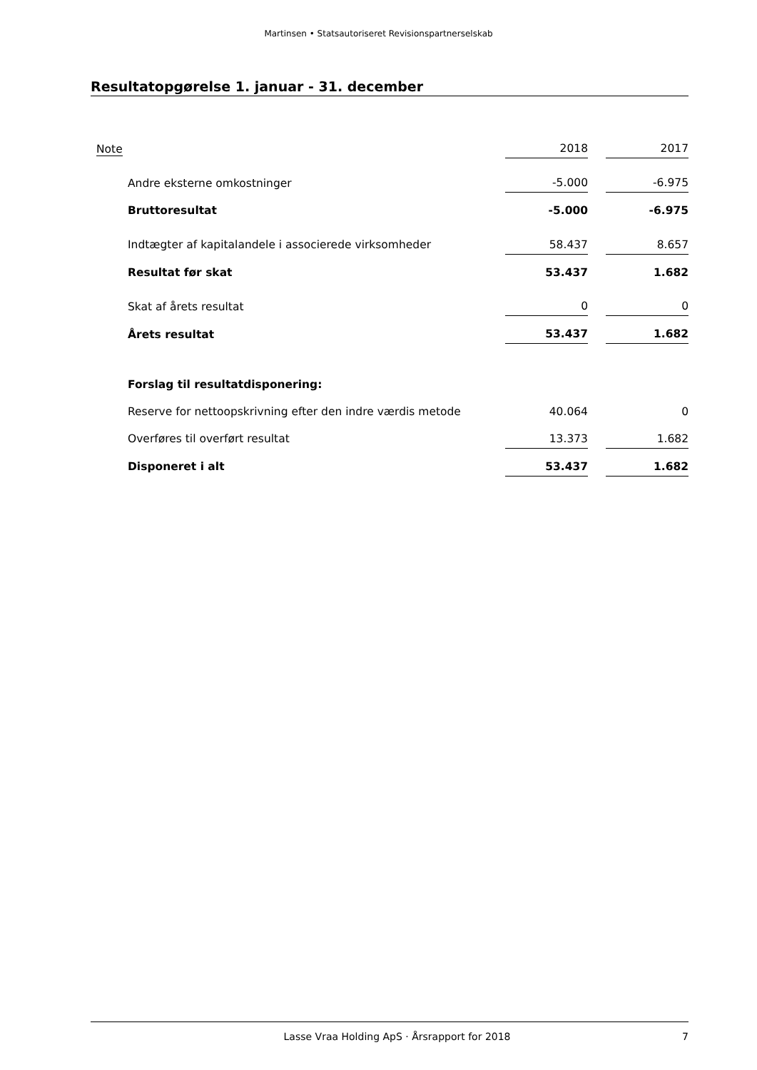Martinsen • Statsautoriseret Revisionspartnerselskab
Resultatopgørelse 1. januar - 31. december
| Note | | 2018 | | 2017 |
| Andre eksterne omkostninger | | -5.000 | | -6.975 |
| Bruttoresultat | | -5.000 | | -6.975 |
| Indtægter af kapitalandele i associerede virksomheder | | 58.437 | | 8.657 |
| Resultat før skat | | 53.437 | | 1.682 |
| Skat af årets resultat | | 0 | | 0 |
| Årets resultat | | 53.437 | | 1.682 |
| Forslag til resultatdisponering: | | | | |
| Reserve for nettoopskrivning efter den indre værdis metode | | 40.064 | | 0 |
| Overføres til overført resultat | | 13.373 | | 1.682 |
| Disponeret i alt | | 53.437 | | 1.682 |
Lasse Vraa Holding ApS · Årsrapport for 2018 7